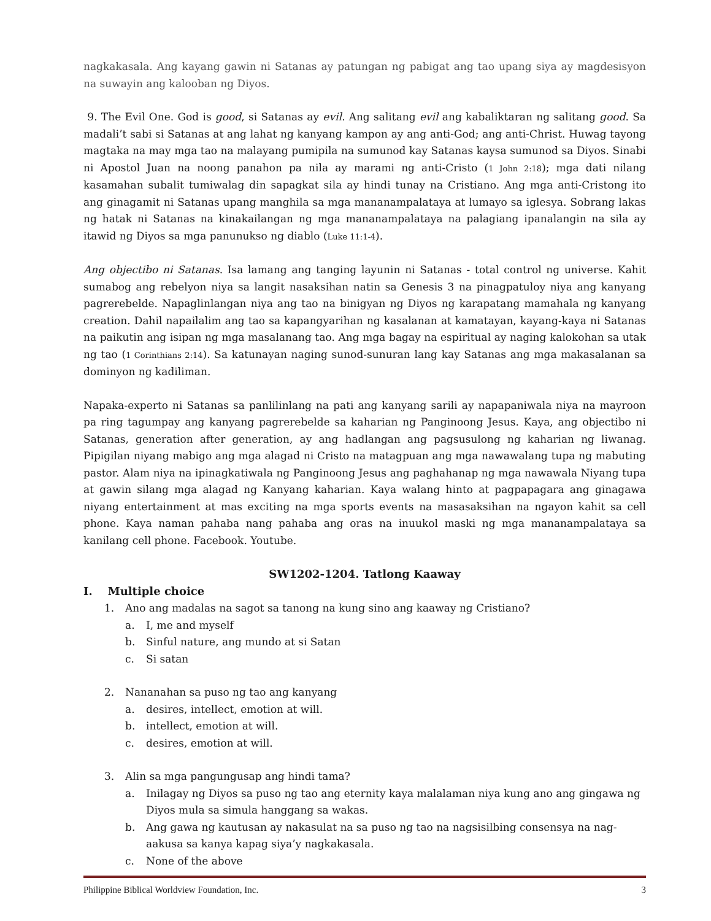nagkakasala. Ang kayang gawin ni Satanas ay patungan ng pabigat ang tao upang siya ay magdesisyon na suwayin ang kalooban ng Diyos.
9. The Evil One. God is good, si Satanas ay evil. Ang salitang evil ang kabaliktaran ng salitang good. Sa madali’t sabi si Satanas at ang lahat ng kanyang kampon ay ang anti-God; ang anti-Christ. Huwag tayong magtaka na may mga tao na malayang pumipila na sumunod kay Satanas kaysa sumunod sa Diyos. Sinabi ni Apostol Juan na noong panahon pa nila ay marami ng anti-Cristo (1 John 2:18); mga dati nilang kasamahan subalit tumiwalag din sapagkat sila ay hindi tunay na Cristiano. Ang mga anti-Cristong ito ang ginagamit ni Satanas upang manghila sa mga mananampalataya at lumayo sa iglesya. Sobrang lakas ng hatak ni Satanas na kinakailangan ng mga mananampalataya na palagiang ipanalangin na sila ay itawid ng Diyos sa mga panunukso ng diablo (Luke 11:1-4).
Ang objectibo ni Satanas. Isa lamang ang tanging layunin ni Satanas - total control ng universe. Kahit sumabog ang rebelyon niya sa langit nasaksihan natin sa Genesis 3 na pinagpatuloy niya ang kanyang pagrerebelde. Napaglinlangan niya ang tao na binigyan ng Diyos ng karapatang mamahala ng kanyang creation. Dahil napailalim ang tao sa kapangyarihan ng kasalanan at kamatayan, kayang-kaya ni Satanas na paikutin ang isipan ng mga masalanang tao. Ang mga bagay na espiritual ay naging kalokohan sa utak ng tao (1 Corinthians 2:14). Sa katunayan naging sunod-sunuran lang kay Satanas ang mga makasalanan sa dominyon ng kadiliman.
Napaka-experto ni Satanas sa panlilinlang na pati ang kanyang sarili ay napapaniwala niya na mayroon pa ring tagumpay ang kanyang pagrerebelde sa kaharian ng Panginoong Jesus. Kaya, ang objectibo ni Satanas, generation after generation, ay ang hadlangan ang pagsusulong ng kaharian ng liwanag. Pipigilan niyang mabigo ang mga alagad ni Cristo na matagpuan ang mga nawawalang tupa ng mabuting pastor. Alam niya na ipinagkatiwala ng Panginoong Jesus ang paghahanap ng mga nawawala Niyang tupa at gawin silang mga alagad ng Kanyang kaharian. Kaya walang hinto at pagpapagara ang ginagawa niyang entertainment at mas exciting na mga sports events na masasaksihan na ngayon kahit sa cell phone. Kaya naman pahaba nang pahaba ang oras na inuukol maski ng mga mananampalataya sa kanilang cell phone. Facebook. Youtube.
SW1202-1204. Tatlong Kaaway
I. Multiple choice
1. Ano ang madalas na sagot sa tanong na kung sino ang kaaway ng Cristiano?
a. I, me and myself
b. Sinful nature, ang mundo at si Satan
c. Si satan
2. Nananahan sa puso ng tao ang kanyang
a. desires, intellect, emotion at will.
b. intellect, emotion at will.
c. desires, emotion at will.
3. Alin sa mga pangungusap ang hindi tama?
a. Inilagay ng Diyos sa puso ng tao ang eternity kaya malalaman niya kung ano ang gingawa ng Diyos mula sa simula hanggang sa wakas.
b. Ang gawa ng kautusan ay nakasulat na sa puso ng tao na nagsisilbing consensya na nag-aakusa sa kanya kapag siya’y nagkakasala.
c. None of the above
Philippine Biblical Worldview Foundation, Inc. 3